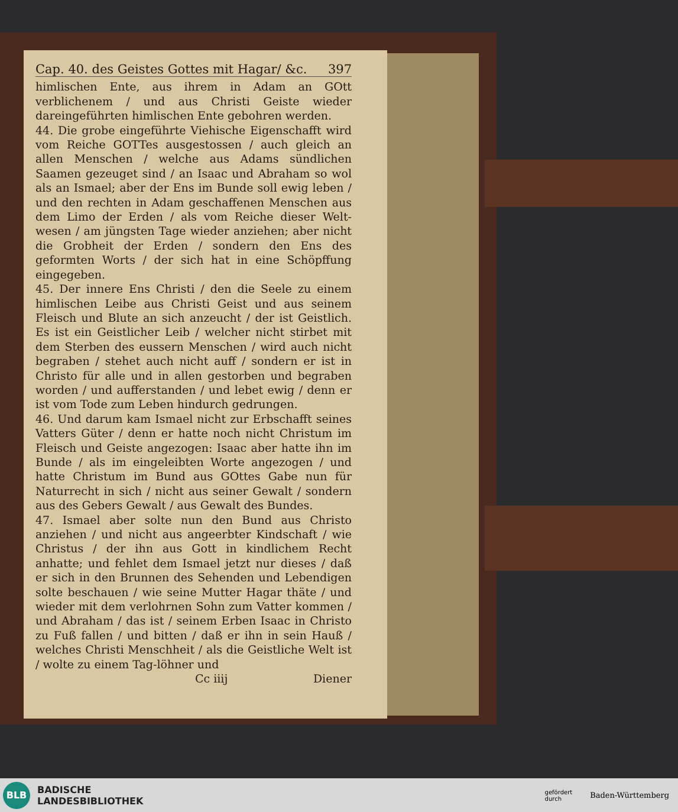Cap. 40. des Geistes Gottes mit Hagar/ &c. 397
himlischen Ente, aus ihrem in Adam an GOtt verblichenem / und aus Christi Geiste wieder dareingeführten himlischen Ente gebohren werden.
44. Die grobe eingeführte Viehische Eigenschafft wird vom Reiche GOTTes ausgestossen / auch gleich an allen Menschen / welche aus Adams sündlichen Saamen gezeuget sind / an Isaac und Abraham so wol als an Ismael; aber der Ens im Bunde soll ewig leben / und den rechten in Adam geschaffenen Menschen aus dem Limo der Erden / als vom Reiche dieser Welt-wesen / am jüngsten Tage wieder anziehen; aber nicht die Grobheit der Erden / sondern den Ens des geformten Worts / der sich hat in eine Schöpffung eingegeben.
45. Der innere Ens Christi / den die Seele zu einem himlischen Leibe aus Christi Geist und aus seinem Fleisch und Blute an sich anzeucht / der ist Geistlich. Es ist ein Geistlicher Leib / welcher nicht stirbet mit dem Sterben des eussern Menschen / wird auch nicht begraben / stehet auch nicht auff / sondern er ist in Christo für alle und in allen gestorben und begraben worden / und aufferstanden / und lebet ewig / denn er ist vom Tode zum Leben hindurch gedrungen.
46. Und darum kam Ismael nicht zur Erbschafft seines Vatters Güter / denn er hatte noch nicht Christum im Fleisch und Geiste angezogen: Isaac aber hatte ihn im Bunde / als im eingeleibten Worte angezogen / und hatte Christum im Bund aus GOttes Gabe nun für Naturrecht in sich / nicht aus seiner Gewalt / sondern aus des Gebers Gewalt / aus Gewalt des Bundes.
47. Ismael aber solte nun den Bund aus Christo anziehen / und nicht aus angeerbter Kindschaft / wie Christus / der ihn aus Gott in kindlichem Recht anhatte; und fehlet dem Ismael jetzt nur dieses / daß er sich in den Brunnen des Sehenden und Lebendigen solte beschauen / wie seine Mutter Hagar thäte / und wieder mit dem verlohrnen Sohn zum Vatter kommen / und Abraham / das ist / seinem Erben Isaac in Christo zu Fuß fallen / und bitten / daß er ihn in sein Hauß / welches Christi Menschheit / als die Geistliche Welt ist / wolte zu einem Tag-löhner und
Cc iiij Diener
BLB
BADISCHE
LANDESBIBLIOTHEK
gefördert
durch Baden-Württemberg